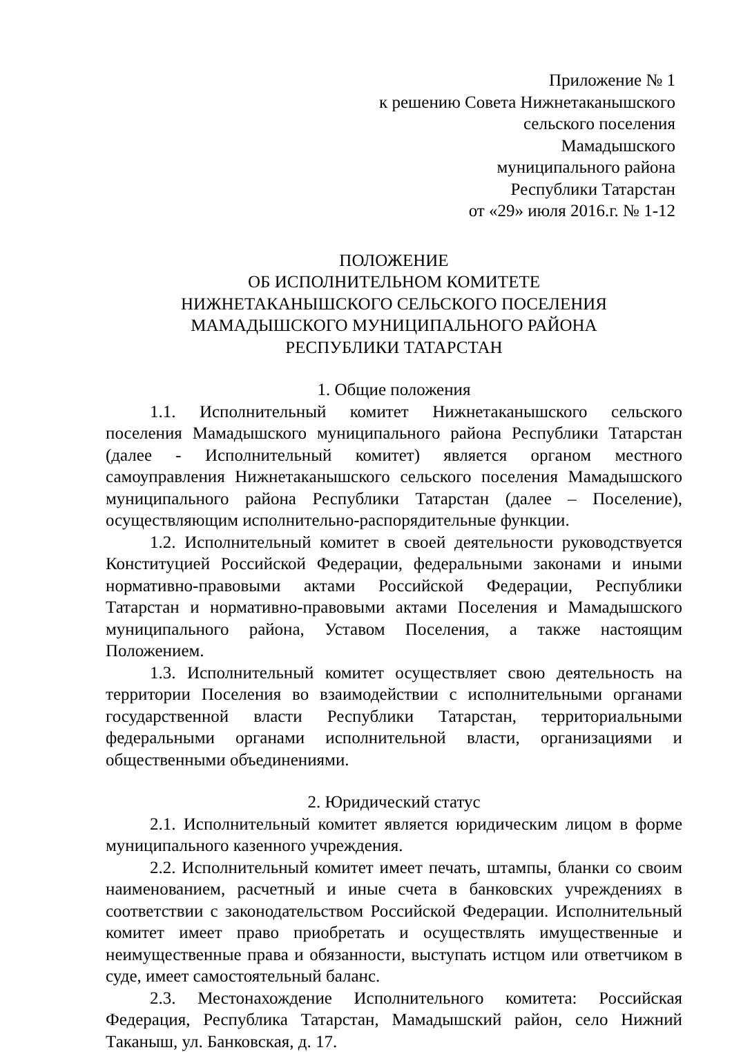Приложение № 1
к решению Совета Нижнетаканышского
сельского поселения
Мамадышского
муниципального района
Республики Татарстан
от «29» июля 2016.г. № 1-12
ПОЛОЖЕНИЕ
ОБ ИСПОЛНИТЕЛЬНОМ КОМИТЕТЕ
НИЖНЕТАКАНЫШСКОГО СЕЛЬСКОГО ПОСЕЛЕНИЯ
МАМАДЫШСКОГО МУНИЦИПАЛЬНОГО РАЙОНА
РЕСПУБЛИКИ ТАТАРСТАН
1. Общие положения
1.1. Исполнительный комитет Нижнетаканышского сельского поселения Мамадышского муниципального района Республики Татарстан (далее - Исполнительный комитет) является органом местного самоуправления Нижнетаканышского сельского поселения Мамадышского муниципального района Республики Татарстан (далее – Поселение), осуществляющим исполнительно-распорядительные функции.
1.2. Исполнительный комитет в своей деятельности руководствуется Конституцией Российской Федерации, федеральными законами и иными нормативно-правовыми актами Российской Федерации, Республики Татарстан и нормативно-правовыми актами Поселения и Мамадышского муниципального района, Уставом Поселения, а также настоящим Положением.
1.3. Исполнительный комитет осуществляет свою деятельность на территории Поселения во взаимодействии с исполнительными органами государственной власти Республики Татарстан, территориальными федеральными органами исполнительной власти, организациями и общественными объединениями.
2. Юридический статус
2.1. Исполнительный комитет является юридическим лицом в форме муниципального казенного учреждения.
2.2. Исполнительный комитет имеет печать, штампы, бланки со своим наименованием, расчетный и иные счета в банковских учреждениях в соответствии с законодательством Российской Федерации. Исполнительный комитет имеет право приобретать и осуществлять имущественные и неимущественные права и обязанности, выступать истцом или ответчиком в суде, имеет самостоятельный баланс.
2.3. Местонахождение Исполнительного комитета: Российская Федерация, Республика Татарстан, Мамадышский район, село Нижний Таканыш, ул. Банковская, д. 17.